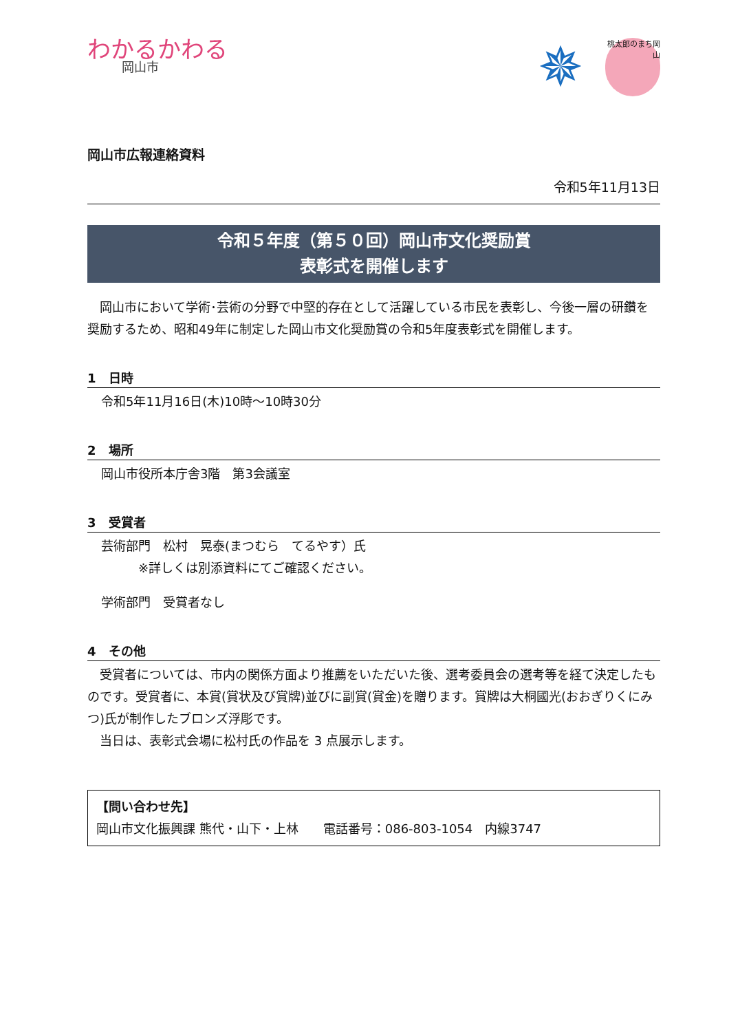わかるかわる
岡山市
✵
桃太郎のまち岡山
岡山市広報連絡資料
令和5年11月13日
令和５年度（第５０回）岡山市文化奨励賞
表彰式を開催します
　岡山市において学術･芸術の分野で中堅的存在として活躍している市民を表彰し、今後一層の研鑽を奨励するため、昭和49年に制定した岡山市文化奨励賞の令和5年度表彰式を開催します。
1　日時
令和5年11月16日(木)10時～10時30分
2　場所
岡山市役所本庁舎3階　第3会議室
3　受賞者
芸術部門　松村　晃泰(まつむら　てるやす）氏
　　　※詳しくは別添資料にてご確認ください。
学術部門　受賞者なし
4　その他
　受賞者については、市内の関係方面より推薦をいただいた後、選考委員会の選考等を経て決定したものです。受賞者に、本賞(賞状及び賞牌)並びに副賞(賞金)を贈ります。賞牌は大桐國光(おおぎりくにみつ)氏が制作したブロンズ浮彫です。
　当日は、表彰式会場に松村氏の作品を 3 点展示します。
【問い合わせ先】
岡山市文化振興課 熊代・山下・上林　　電話番号：086-803-1054　内線3747